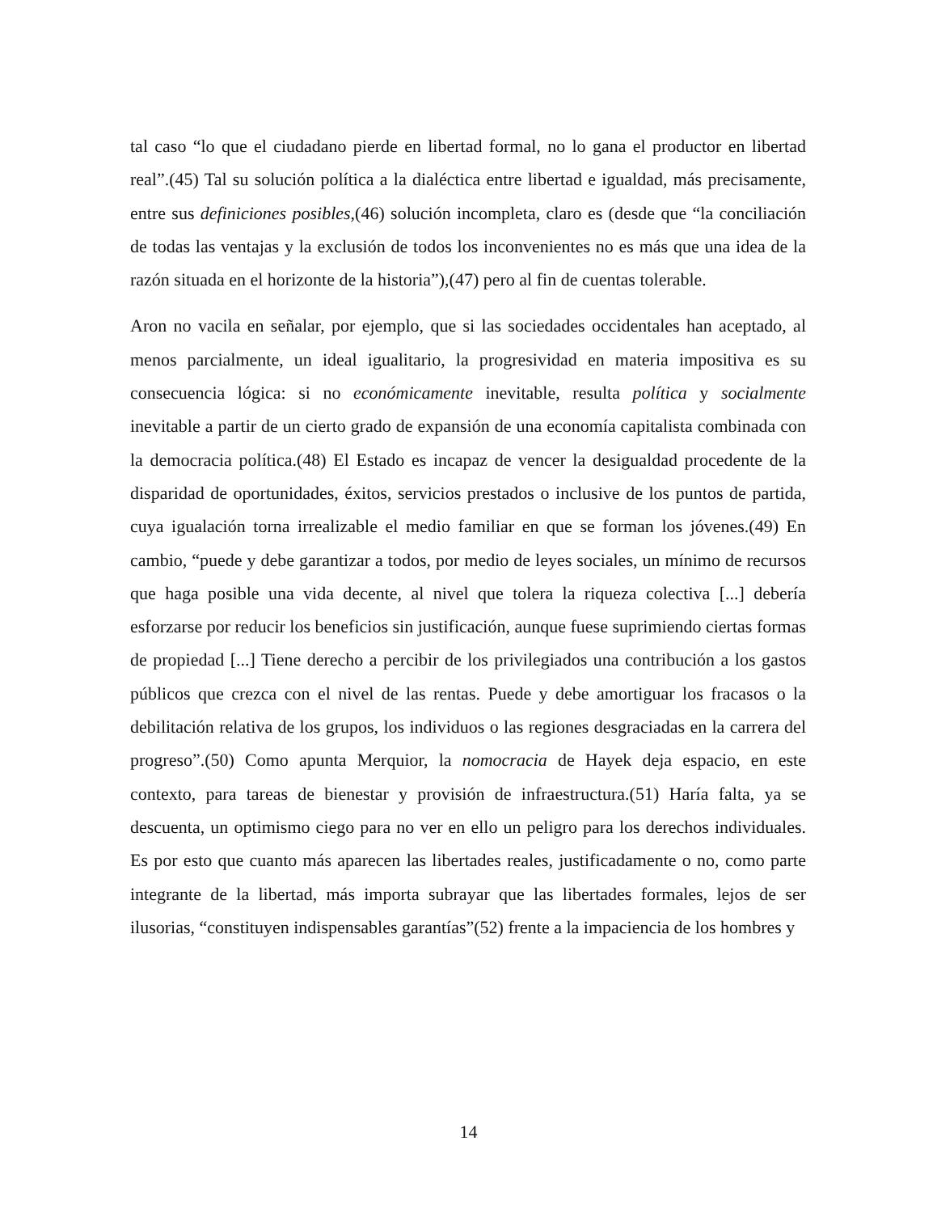tal caso “lo que el ciudadano pierde en libertad formal, no lo gana el productor en libertad real”.(45) Tal su solución política a la dialéctica entre libertad e igualdad, más precisamente, entre sus definiciones posibles,(46) solución incompleta, claro es (desde que “la conciliación de todas las ventajas y la exclusión de todos los inconvenientes no es más que una idea de la razón situada en el horizonte de la historia”),(47) pero al fin de cuentas tolerable.
Aron no vacila en señalar, por ejemplo, que si las sociedades occidentales han aceptado, al menos parcialmente, un ideal igualitario, la progresividad en materia impositiva es su consecuencia lógica: si no económicamente inevitable, resulta política y socialmente inevitable a partir de un cierto grado de expansión de una economía capitalista combinada con la democracia política.(48) El Estado es incapaz de vencer la desigualdad procedente de la disparidad de oportunidades, éxitos, servicios prestados o inclusive de los puntos de partida, cuya igualación torna irrealizable el medio familiar en que se forman los jóvenes.(49) En cambio, “puede y debe garantizar a todos, por medio de leyes sociales, un mínimo de recursos que haga posible una vida decente, al nivel que tolera la riqueza colectiva [...] debería esforzarse por reducir los beneficios sin justificación, aunque fuese suprimiendo ciertas formas de propiedad [...] Tiene derecho a percibir de los privilegiados una contribución a los gastos públicos que crezca con el nivel de las rentas. Puede y debe amortiguar los fracasos o la debilitación relativa de los grupos, los individuos o las regiones desgraciadas en la carrera del progreso”.(50) Como apunta Merquior, la nomocracia de Hayek deja espacio, en este contexto, para tareas de bienestar y provisión de infraestructura.(51) Haría falta, ya se descuenta, un optimismo ciego para no ver en ello un peligro para los derechos individuales. Es por esto que cuanto más aparecen las libertades reales, justificadamente o no, como parte integrante de la libertad, más importa subrayar que las libertades formales, lejos de ser ilusorias, “constituyen indispensables garantías”(52) frente a la impaciencia de los hombres y
14